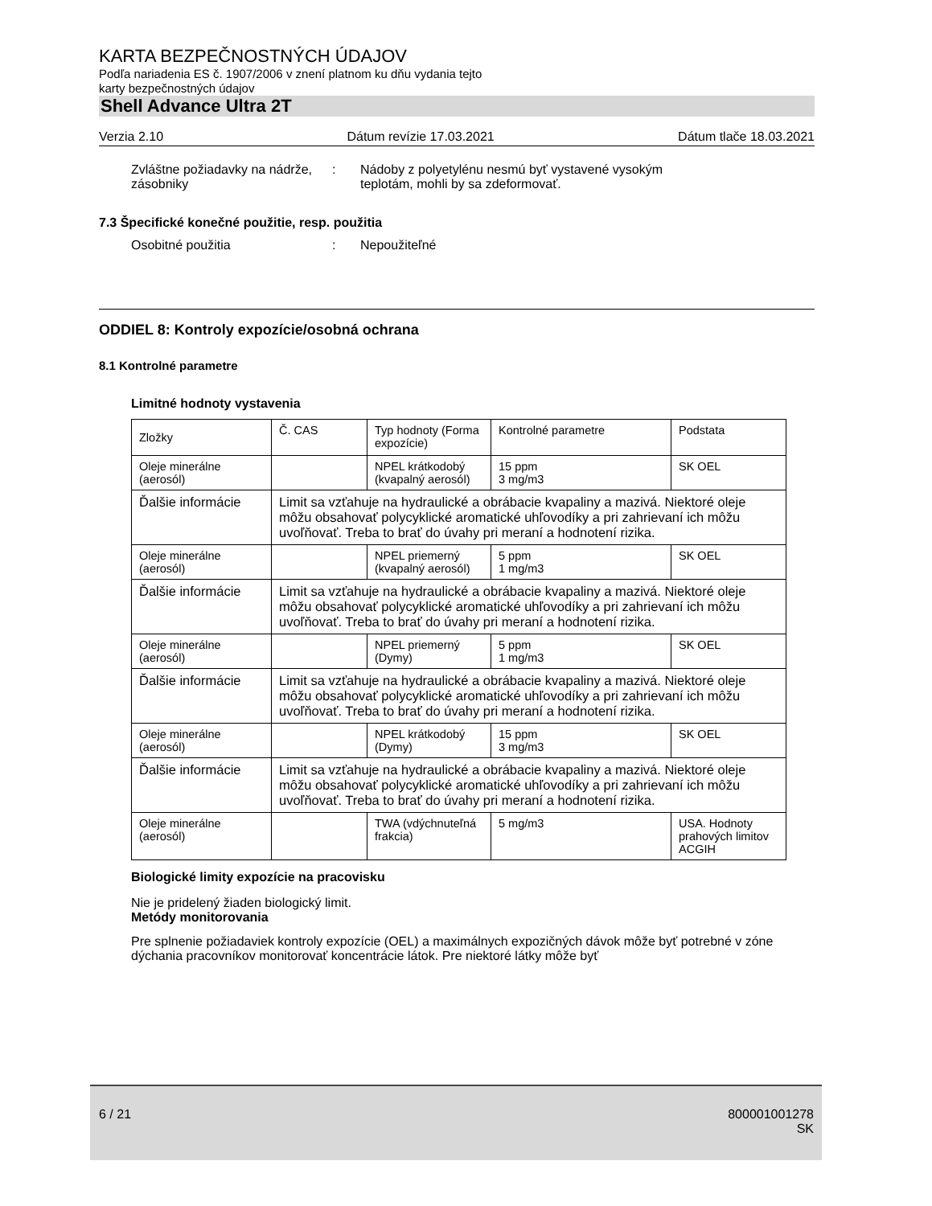KARTA BEZPEČNOSTNÝCH ÚDAJOV
Podľa nariadenia ES č. 1907/2006 v znení platnom ku dňu vydania tejto
karty bezpečnostných údajov
Shell Advance Ultra 2T
Verzia 2.10 Dátum revízie 17.03.2021 Dátum tlače 18.03.2021
Zvláštne požiadavky na nádrže, zásobniky
: Nádoby z polyetylénu nesmú byť vystavené vysokým
teplotám, mohli by sa zdeformovať.
7.3 Špecifické konečné použitie, resp. použitia
Osobitné použitia : Nepoužiteľné
ODDIEL 8: Kontroly expozície/osobná ochrana
8.1 Kontrolné parametre
Limitné hodnoty vystavenia
| Zložky | Č. CAS | Typ hodnoty (Forma expozície) | Kontrolné parametre | Podstata |
| Oleje minerálne (aerosól) | | NPEL krátkodobý (kvapalný aerosól) | 15 ppm 3 mg/m3 | SK OEL |
| Ďalšie informácie | Limit sa vzťahuje na hydraulické a obrábacie kvapaliny a mazivá. Niektoré oleje môžu obsahovať polycyklické aromatické uhľovodíky a pri zahrievaní ich môžu uvoľňovať. Treba to brať do úvahy pri meraní a hodnotení rizika. | | | |
| Oleje minerálne (aerosól) | | NPEL priemerný (kvapalný aerosól) | 5 ppm 1 mg/m3 | SK OEL |
| Ďalšie informácie | Limit sa vzťahuje na hydraulické a obrábacie kvapaliny a mazivá. Niektoré oleje môžu obsahovať polycyklické aromatické uhľovodíky a pri zahrievaní ich môžu uvoľňovať. Treba to brať do úvahy pri meraní a hodnotení rizika. | | | |
| Oleje minerálne (aerosól) | | NPEL priemerný (Dymy) | 5 ppm 1 mg/m3 | SK OEL |
| Ďalšie informácie | Limit sa vzťahuje na hydraulické a obrábacie kvapaliny a mazivá. Niektoré oleje môžu obsahovať polycyklické aromatické uhľovodíky a pri zahrievaní ich môžu uvoľňovať. Treba to brať do úvahy pri meraní a hodnotení rizika. | | | |
| Oleje minerálne (aerosól) | | NPEL krátkodobý (Dymy) | 15 ppm 3 mg/m3 | SK OEL |
| Ďalšie informácie | Limit sa vzťahuje na hydraulické a obrábacie kvapaliny a mazivá. Niektoré oleje môžu obsahovať polycyklické aromatické uhľovodíky a pri zahrievaní ich môžu uvoľňovať. Treba to brať do úvahy pri meraní a hodnotení rizika. | | | |
| Oleje minerálne (aerosól) | | TWA (vdýchnuteľná frakcia) | 5 mg/m3 | USA. Hodnoty prahových limitov ACGIH |
Biologické limity expozície na pracovisku
Nie je pridelený žiaden biologický limit.
Metódy monitorovania
Pre splnenie požiadaviek kontroly expozície (OEL) a maximálnych expozičných dávok môže byť potrebné v zóne dýchania pracovníkov monitorovať koncentrácie látok. Pre niektoré látky môže byť
6 / 21 800001001278
SK